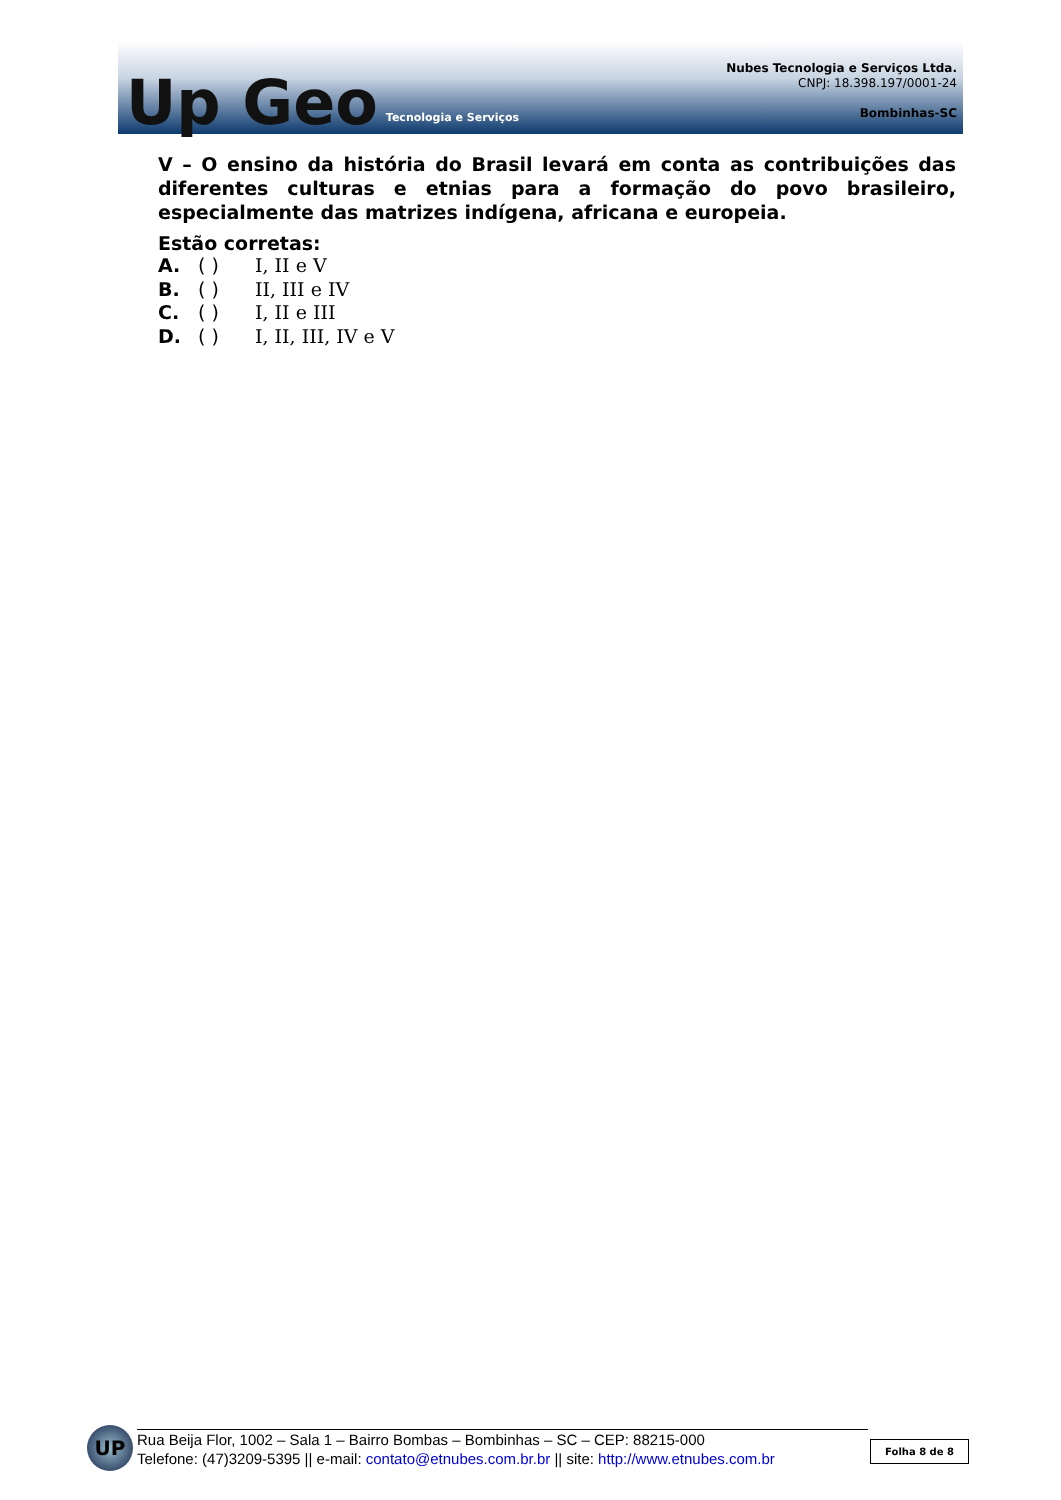Up Geo Tecnologia e Serviços
Nubes Tecnologia e Serviços Ltda.
CNPJ: 18.398.197/0001-24
Bombinhas-SC
V – O ensino da história do Brasil levará em conta as contribuições das diferentes culturas e etnias para a formação do povo brasileiro, especialmente das matrizes indígena, africana e europeia.
Estão corretas:
A. ( ) I, II e V
B. ( ) II, III e IV
C. ( ) I, II e III
D. ( ) I, II, III, IV e V
UP
Rua Beija Flor, 1002 – Sala 1 – Bairro Bombas – Bombinhas – SC – CEP: 88215-000
Telefone: (47)3209-5395 || e-mail: contato@etnubes.com.br.br || site: http://www.etnubes.com.br
Folha 8 de 8